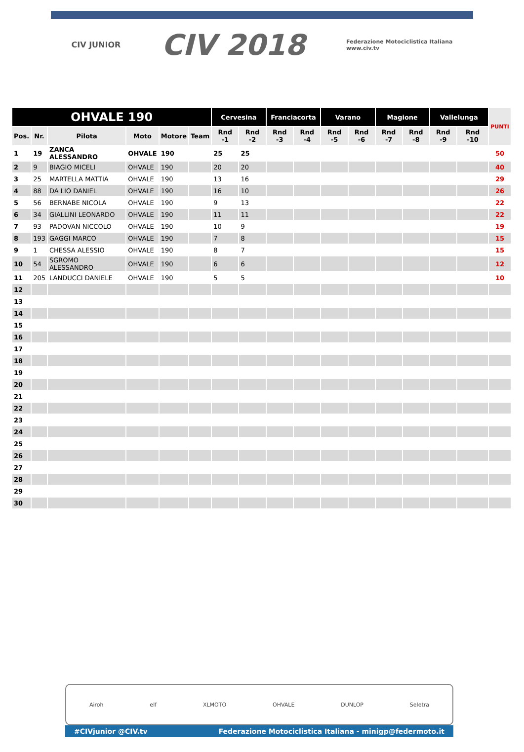CIV JUNIOR CIV 2018 Federazione Motociclistica Italiana
www.civ.tv
| OHVALE 190 | | | | | | Cervesina | | Franciacorta | | Varano | | Magione | | Vallelunga | | PUNTI |
| --- | --- | --- | --- | --- | --- | --- | --- | --- | --- | --- | --- | --- | --- | --- | --- | --- |
| Pos. | Nr. | Pilota | Moto | Motore | Team | Rnd -1 | Rnd -2 | Rnd -3 | Rnd -4 | Rnd -5 | Rnd -6 | Rnd -7 | Rnd -8 | Rnd -9 | Rnd -10 | |
| 1 | 19 | ZANCA ALESSANDRO | OHVALE | 190 | | 25 | 25 | | | | | | | | | 50 |
| 2 | 9 | BIAGIO MICELI | OHVALE | 190 | | 20 | 20 | | | | | | | | | 40 |
| 3 | 25 | MARTELLA MATTIA | OHVALE | 190 | | 13 | 16 | | | | | | | | | 29 |
| 4 | 88 | DA LIO DANIEL | OHVALE | 190 | | 16 | 10 | | | | | | | | | 26 |
| 5 | 56 | BERNABE NICOLA | OHVALE | 190 | | 9 | 13 | | | | | | | | | 22 |
| 6 | 34 | GIALLINI LEONARDO | OHVALE | 190 | | 11 | 11 | | | | | | | | | 22 |
| 7 | 93 | PADOVAN NICCOLO | OHVALE | 190 | | 10 | 9 | | | | | | | | | 19 |
| 8 | 193 | GAGGI MARCO | OHVALE | 190 | | 7 | 8 | | | | | | | | | 15 |
| 9 | 1 | CHESSA ALESSIO | OHVALE | 190 | | 8 | 7 | | | | | | | | | 15 |
| 10 | 54 | SGROMO ALESSANDRO | OHVALE | 190 | | 6 | 6 | | | | | | | | | 12 |
| 11 | 205 | LANDUCCI DANIELE | OHVALE | 190 | | 5 | 5 | | | | | | | | | 10 |
| 12 | | | | | | | | | | | | | | | | |
| 13 | | | | | | | | | | | | | | | | |
| 14 | | | | | | | | | | | | | | | | |
| 15 | | | | | | | | | | | | | | | | |
| 16 | | | | | | | | | | | | | | | | |
| 17 | | | | | | | | | | | | | | | | |
| 18 | | | | | | | | | | | | | | | | |
| 19 | | | | | | | | | | | | | | | | |
| 20 | | | | | | | | | | | | | | | | |
| 21 | | | | | | | | | | | | | | | | |
| 22 | | | | | | | | | | | | | | | | |
| 23 | | | | | | | | | | | | | | | | |
| 24 | | | | | | | | | | | | | | | | |
| 25 | | | | | | | | | | | | | | | | |
| 26 | | | | | | | | | | | | | | | | |
| 27 | | | | | | | | | | | | | | | | |
| 28 | | | | | | | | | | | | | | | | |
| 29 | | | | | | | | | | | | | | | | |
| 30 | | | | | | | | | | | | | | | | |
Airoh elf XLMOTO OHVALE DUNLOP Seletra
#CIVjunior @CIV.tv Federazione Motociclistica Italiana - minigp@federmoto.it